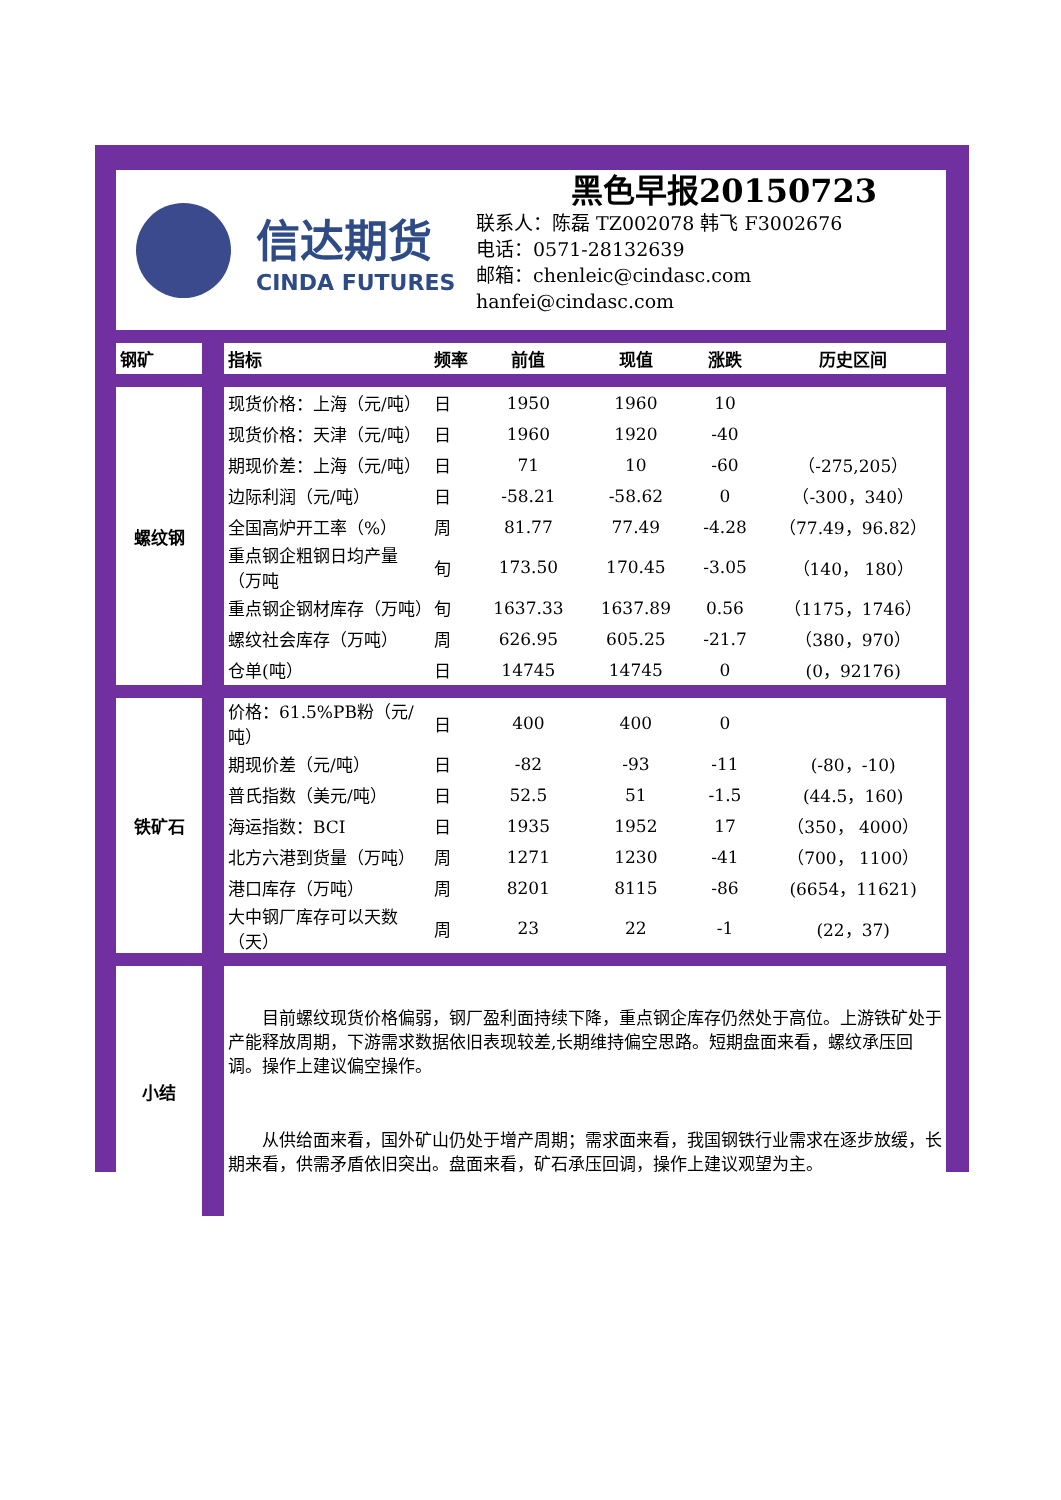信达期货
CINDA FUTURES
黑色早报20150723
联系人：陈磊 TZ002078 韩飞 F3002676
电话：0571-28132639
邮箱：chenleic@cindasc.com
hanfei@cindasc.com
| 钢矿 | | 指标 | 频率 | 前值 | 现值 | 涨跌 | 历史区间 |
| 螺纹钢 | | 现货价格：上海（元/吨） | 日 | 1950 | 1960 | 10 | |
| | | 现货价格：天津（元/吨） | 日 | 1960 | 1920 | -40 | |
| | | 期现价差：上海（元/吨） | 日 | 71 | 10 | -60 | （-275,205） |
| | | 边际利润（元/吨） | 日 | -58.21 | -58.62 | 0 | （-300，340） |
| | | 全国高炉开工率（%） | 周 | 81.77 | 77.49 | -4.28 | （77.49，96.82） |
| | | 重点钢企粗钢日均产量（万吨 | 旬 | 173.50 | 170.45 | -3.05 | （140， 180） |
| | | 重点钢企钢材库存（万吨） | 旬 | 1637.33 | 1637.89 | 0.56 | （1175，1746） |
| | | 螺纹社会库存（万吨） | 周 | 626.95 | 605.25 | -21.7 | （380，970） |
| | | 仓单(吨） | 日 | 14745 | 14745 | 0 | (0，92176) |
| 铁矿石 | | 价格：61.5%PB粉（元/吨） | 日 | 400 | 400 | 0 | |
| | | 期现价差（元/吨） | 日 | -82 | -93 | -11 | (-80，-10) |
| | | 普氏指数（美元/吨） | 日 | 52.5 | 51 | -1.5 | (44.5，160) |
| | | 海运指数：BCI | 日 | 1935 | 1952 | 17 | （350， 4000） |
| | | 北方六港到货量（万吨） | 周 | 1271 | 1230 | -41 | （700， 1100） |
| | | 港口库存（万吨） | 周 | 8201 | 8115 | -86 | (6654，11621) |
| | | 大中钢厂库存可以天数（天） | 周 | 23 | 22 | -1 | (22，37) |
| 小结 | | 目前螺纹现货价格偏弱，钢厂盈利面持续下降，重点钢企库存仍然处于高位。上游铁矿处于产能释放周期，下游需求数据依旧表现较差,长期维持偏空思路。短期盘面来看，螺纹承压回调。操作上建议偏空操作。 从供给面来看，国外矿山仍处于增产周期；需求面来看，我国钢铁行业需求在逐步放缓，长期来看，供需矛盾依旧突出。盘面来看，矿石承压回调，操作上建议观望为主。 | | | | | |